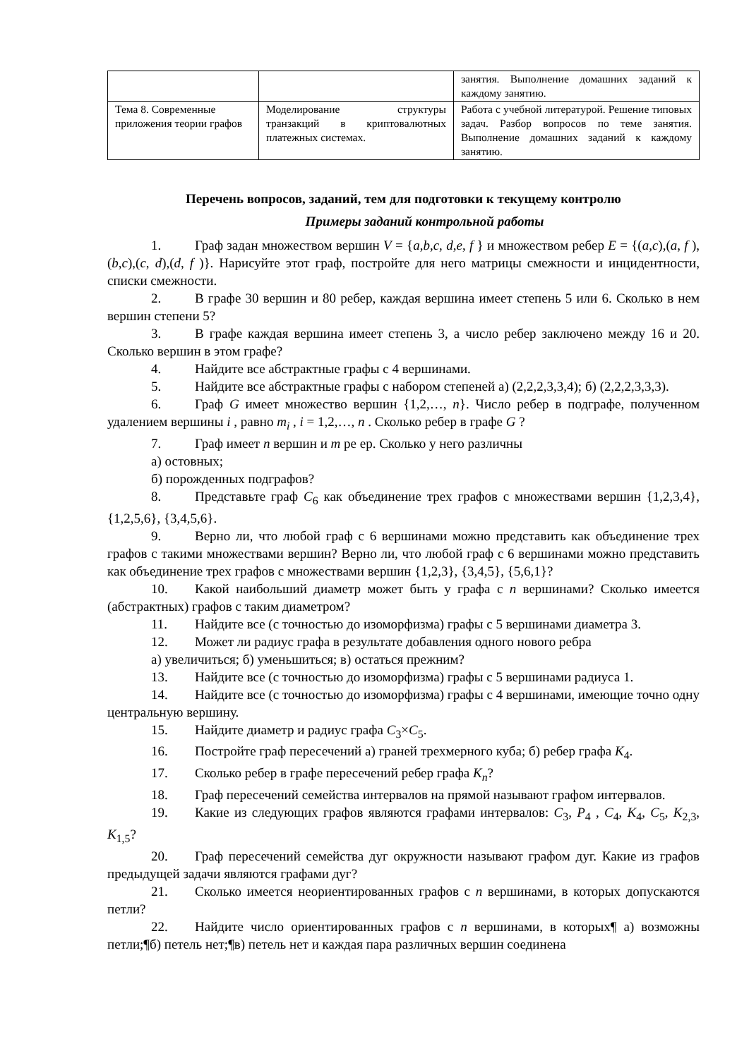| | | занятия. Выполнение домашних заданий к каждому занятию. |
| Тема 8. Современные приложения теории графов | Моделирование структуры транзакций в криптовалютных платежных системах. | Работа с учебной литературой. Решение типовых задач. Разбор вопросов по теме занятия. Выполнение домашних заданий к каждому занятию. |
Перечень вопросов, заданий, тем для подготовки к текущему контролю
Примеры заданий контрольной работы
1. Граф задан множеством вершин V = {a,b,c, d,e, f } и множеством ребер E = {(a,c),(a, f ),(b,c),(c, d),(d, f )}. Нарисуйте этот граф, постройте для него матрицы смежности и инцидентности, списки смежности.
2. В графе 30 вершин и 80 ребер, каждая вершина имеет степень 5 или 6. Сколько в нем вершин степени 5?
3. В графе каждая вершина имеет степень 3, а число ребер заключено между 16 и 20. Сколько вершин в этом графе?
4. Найдите все абстрактные графы с 4 вершинами.
5. Найдите все абстрактные графы с набором степеней а) (2,2,2,3,3,4); б) (2,2,2,3,3,3).
6. Граф G имеет множество вершин {1,2,…, n}. Число ребер в подграфе, полученном удалением вершины i , равно m<sub>i</sub> , i = 1,2,…, n . Сколько ребер в графе G ?
7. Граф имеет n вершин и m ре ер. Сколько у него различны
а) остовных;
б) порожденных подграфов?
8. Представьте граф C<sub>6</sub> как объединение трех графов с множествами вершин {1,2,3,4}, {1,2,5,6}, {3,4,5,6}.
9. Верно ли, что любой граф с 6 вершинами можно представить как объединение трех графов с такими множествами вершин? Верно ли, что любой граф с 6 вершинами можно представить как объединение трех графов с множествами вершин {1,2,3}, {3,4,5}, {5,6,1}?
10. Какой наибольший диаметр может быть у графа с n вершинами? Сколько имеется (абстрактных) графов с таким диаметром?
11. Найдите все (с точностью до изоморфизма) графы с 5 вершинами диаметра 3.
12. Может ли радиус графа в результате добавления одного нового ребра
а) увеличиться; б) уменьшиться; в) остаться прежним?
13. Найдите все (с точностью до изоморфизма) графы с 5 вершинами радиуса 1.
14. Найдите все (с точностью до изоморфизма) графы с 4 вершинами, имеющие точно одну центральную вершину.
15. Найдите диаметр и радиус графа C<sub>3</sub>×C<sub>5</sub>.
16. Постройте граф пересечений а) граней трехмерного куба; б) ребер графа K<sub>4</sub>.
17. Сколько ребер в графе пересечений ребер графа K<sub>n</sub>?
18. Граф пересечений семейства интервалов на прямой называют графом интервалов.
19. Какие из следующих графов являются графами интервалов: C<sub>3</sub>, P<sub>4</sub> , C<sub>4</sub>, K<sub>4</sub>, C<sub>5</sub>, K<sub>2,3</sub>, K<sub>1,5</sub>?
20. Граф пересечений семейства дуг окружности называют графом дуг. Какие из графов предыдущей задачи являются графами дуг?
21. Сколько имеется неориентированных графов с n вершинами, в которых допускаются петли?
22. Найдите число ориентированных графов с n вершинами, в которых¶ а) возможны петли;¶б) петель нет;¶в) петель нет и каждая пара различных вершин соединена